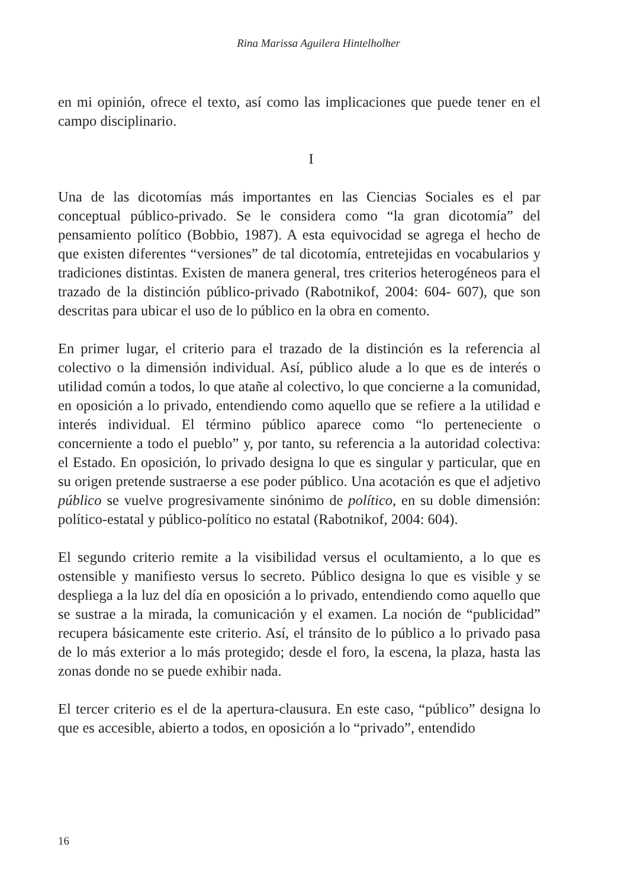Rina Marissa Aguilera Hintelholher
en mi opinión, ofrece el texto, así como las implicaciones que puede tener en el campo disciplinario.
I
Una de las dicotomías más importantes en las Ciencias Sociales es el par conceptual público-privado. Se le considera como “la gran dicotomía” del pensamiento político (Bobbio, 1987). A esta equivocidad se agrega el hecho de que existen diferentes “versiones” de tal dicotomía, entretejidas en vocabularios y tradiciones distintas. Existen de manera general, tres criterios heterogéneos para el trazado de la distinción público-privado (Rabotnikof, 2004: 604- 607), que son descritas para ubicar el uso de lo público en la obra en comento.
En primer lugar, el criterio para el trazado de la distinción es la referencia al colectivo o la dimensión individual. Así, público alude a lo que es de interés o utilidad común a todos, lo que atañe al colectivo, lo que concierne a la comunidad, en oposición a lo privado, entendiendo como aquello que se refiere a la utilidad e interés individual. El término público aparece como “lo perteneciente o concerniente a todo el pueblo” y, por tanto, su referencia a la autoridad colectiva: el Estado. En oposición, lo privado designa lo que es singular y particular, que en su origen pretende sustraerse a ese poder público. Una acotación es que el adjetivo público se vuelve progresivamente sinónimo de político, en su doble dimensión: político-estatal y público-político no estatal (Rabotnikof, 2004: 604).
El segundo criterio remite a la visibilidad versus el ocultamiento, a lo que es ostensible y manifiesto versus lo secreto. Público designa lo que es visible y se despliega a la luz del día en oposición a lo privado, entendiendo como aquello que se sustrae a la mirada, la comunicación y el examen. La noción de “publicidad” recupera básicamente este criterio. Así, el tránsito de lo público a lo privado pasa de lo más exterior a lo más protegido; desde el foro, la escena, la plaza, hasta las zonas donde no se puede exhibir nada.
El tercer criterio es el de la apertura-clausura. En este caso, “público” designa lo que es accesible, abierto a todos, en oposición a lo “privado”, entendido
16